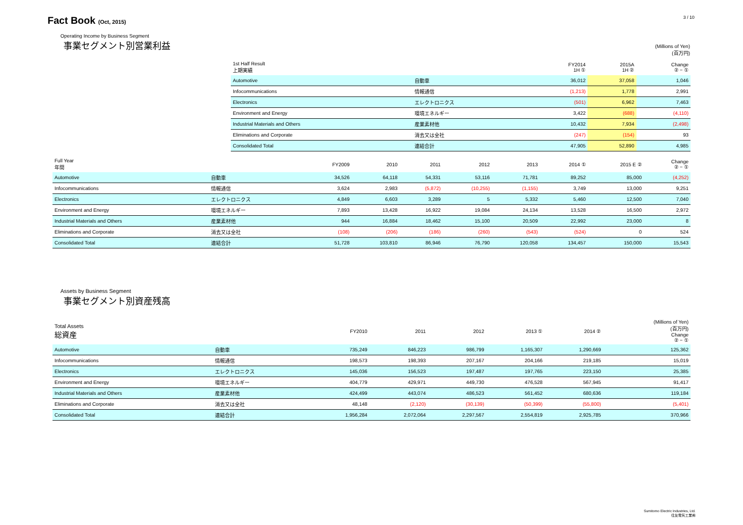Fact Book (Oct, 2015)
3 / 10
Operating Income by Business Segment
事業セグメント別営業利益
(Millions of Yen)
(百万円)
| 1st Half Result 上期実績 | | | FY2014 1H ① | 2015A 1H ② | Change ② − ① |
| Automotive | 自動車 | | 36,012 | 37,058 | 1,046 |
| Infocommunications | 情報通信 | | (1,213) | 1,778 | 2,991 |
| Electronics | エレクトロニクス | | (501) | 6,962 | 7,463 |
| Environment and Energy | 環境エネルギー | | 3,422 | (688) | (4,110) |
| Industrial Materials and Others | 産業素材他 | | 10,432 | 7,934 | (2,498) |
| Eliminations and Corporate | 消去又は全社 | | (247) | (154) | 93 |
| Consolidated Total | 連結合計 | | 47,905 | 52,890 | 4,985 |
| Full Year 年間 | | FY2009 | 2010 | 2011 | 2012 | 2013 | 2014 ① | 2015 E ② | Change ② − ① |
| Automotive | 自動車 | 34,526 | 64,118 | 54,331 | 53,116 | 71,781 | 89,252 | 85,000 | (4,252) |
| Infocommunications | 情報通信 | 3,624 | 2,983 | (5,872) | (10,255) | (1,155) | 3,749 | 13,000 | 9,251 |
| Electronics | エレクトロニクス | 4,849 | 6,603 | 3,289 | 5 | 5,332 | 5,460 | 12,500 | 7,040 |
| Environment and Energy | 環境エネルギー | 7,893 | 13,428 | 16,922 | 19,084 | 24,134 | 13,528 | 16,500 | 2,972 |
| Industrial Materials and Others | 産業素材他 | 944 | 16,884 | 18,462 | 15,100 | 20,509 | 22,992 | 23,000 | 8 |
| Eliminations and Corporate | 消去又は全社 | (108) | (206) | (186) | (260) | (543) | (524) | 0 | 524 |
| Consolidated Total | 連結合計 | 51,728 | 103,810 | 86,946 | 76,790 | 120,058 | 134,457 | 150,000 | 15,543 |
Assets by Business Segment
事業セグメント別資産残高
| Total Assets 総資産 | | FY2010 | 2011 | 2012 | 2013 ① | 2014 ② | (Millions of Yen) (百万円) Change ② − ① |
| Automotive | 自動車 | 735,249 | 846,223 | 986,799 | 1,165,307 | 1,290,669 | 125,362 |
| Infocommunications | 情報通信 | 198,573 | 198,393 | 207,167 | 204,166 | 219,185 | 15,019 |
| Electronics | エレクトロニクス | 145,036 | 156,523 | 197,487 | 197,765 | 223,150 | 25,385 |
| Environment and Energy | 環境エネルギー | 404,779 | 429,971 | 449,730 | 476,528 | 567,945 | 91,417 |
| Industrial Materials and Others | 産業素材他 | 424,499 | 443,074 | 486,523 | 561,452 | 680,636 | 119,184 |
| Eliminations and Corporate | 消去又は全社 | 48,148 | (2,120) | (30,139) | (50,399) | (55,800) | (5,401) |
| Consolidated Total | 連結合計 | 1,956,284 | 2,072,064 | 2,297,567 | 2,554,819 | 2,925,785 | 370,966 |
Sumitomo Electric Industries, Ltd.
住友電気工業㈱